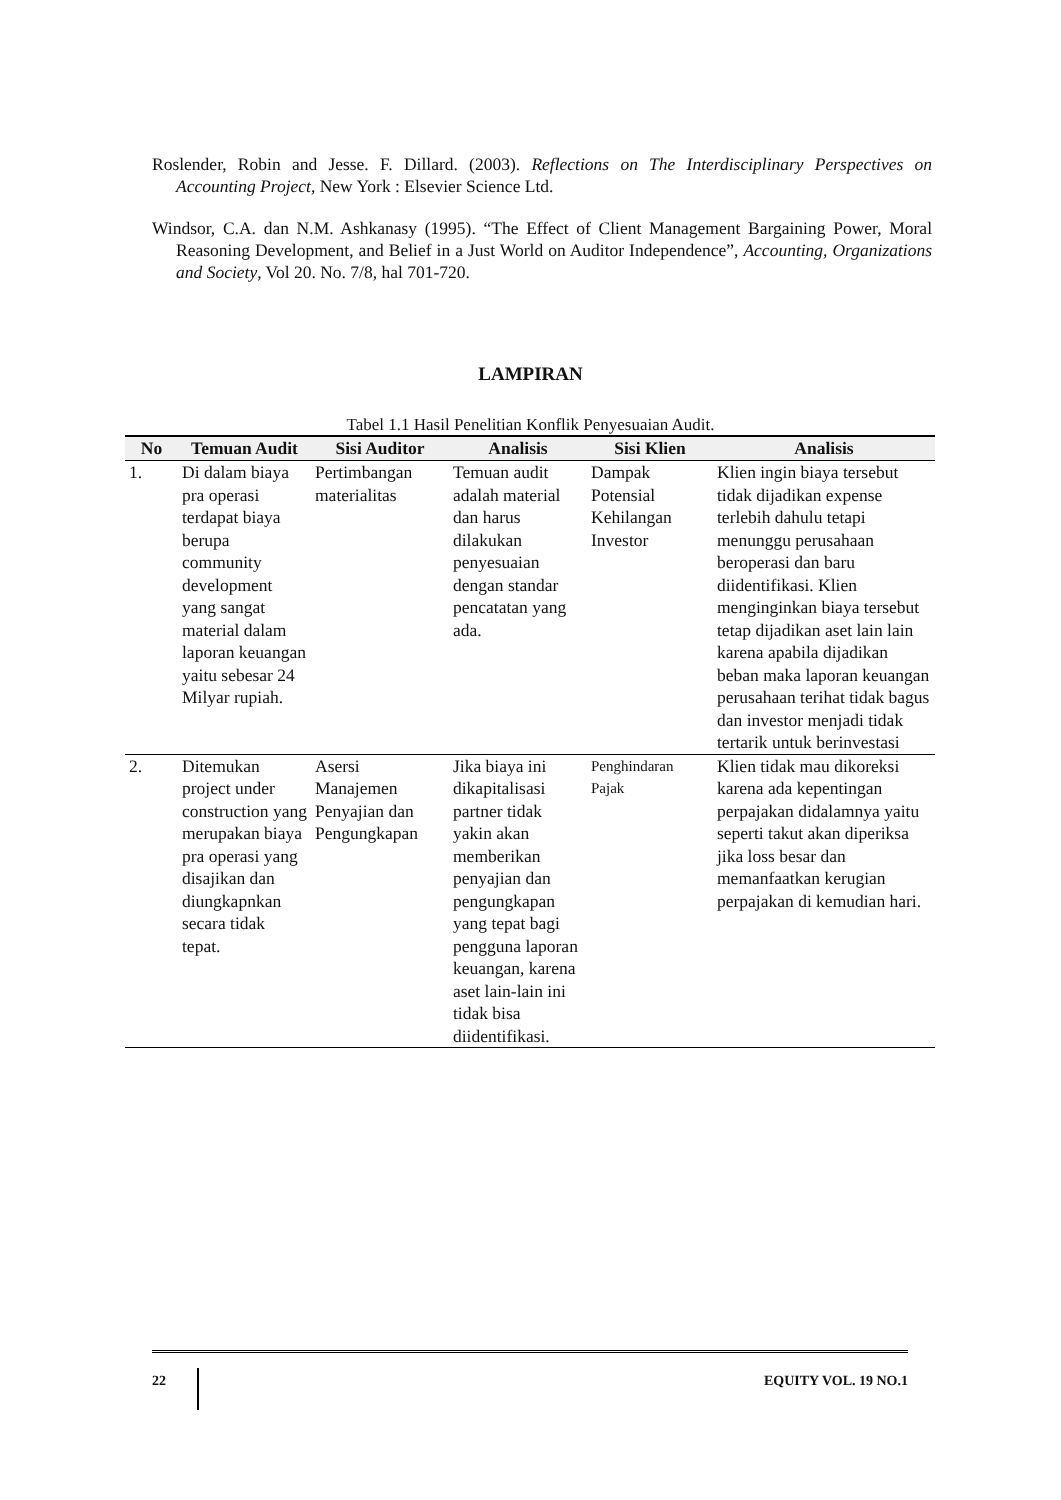Roslender, Robin and Jesse. F. Dillard. (2003). Reflections on The Interdisciplinary Perspectives on Accounting Project, New York : Elsevier Science Ltd.
Windsor, C.A. dan N.M. Ashkanasy (1995). “The Effect of Client Management Bargaining Power, Moral Reasoning Development, and Belief in a Just World on Auditor Independence”, Accounting, Organizations and Society, Vol 20. No. 7/8, hal 701-720.
LAMPIRAN
Tabel 1.1 Hasil Penelitian Konflik Penyesuaian Audit.
| No | Temuan Audit | Sisi Auditor | Analisis | Sisi Klien | Analisis |
| --- | --- | --- | --- | --- | --- |
| 1. | Di dalam biaya pra operasi terdapat biaya berupa community development yang sangat material dalam laporan keuangan yaitu sebesar 24 Milyar rupiah. | Pertimbangan materialitas | Temuan audit adalah material dan harus dilakukan penyesuaian dengan standar pencatatan yang ada. | Dampak Potensial Kehilangan Investor | Klien ingin biaya tersebut tidak dijadikan expense terlebih dahulu tetapi menunggu perusahaan beroperasi dan baru diidentifikasi. Klien menginginkan biaya tersebut tetap dijadikan aset lain lain karena apabila dijadikan beban maka laporan keuangan perusahaan terihat tidak bagus dan investor menjadi tidak tertarik untuk berinvestasi |
| 2. | Ditemukan project under construction yang merupakan biaya pra operasi yang disajikan dan diungkapnkan secara tidak tepat. | Asersi Manajemen Penyajian dan Pengungkapan | Jika biaya ini dikapitalisasi partner tidak yakin akan memberikan penyajian dan pengungkapan yang tepat bagi pengguna laporan keuangan, karena aset lain-lain ini tidak bisa diidentifikasi. | Penghindaran Pajak | Klien tidak mau dikoreksi karena ada kepentingan perpajakan didalamnya yaitu seperti takut akan diperiksa jika loss besar dan memanfaatkan kerugian perpajakan di kemudian hari. |
22 EQUITY VOL. 19 NO.1